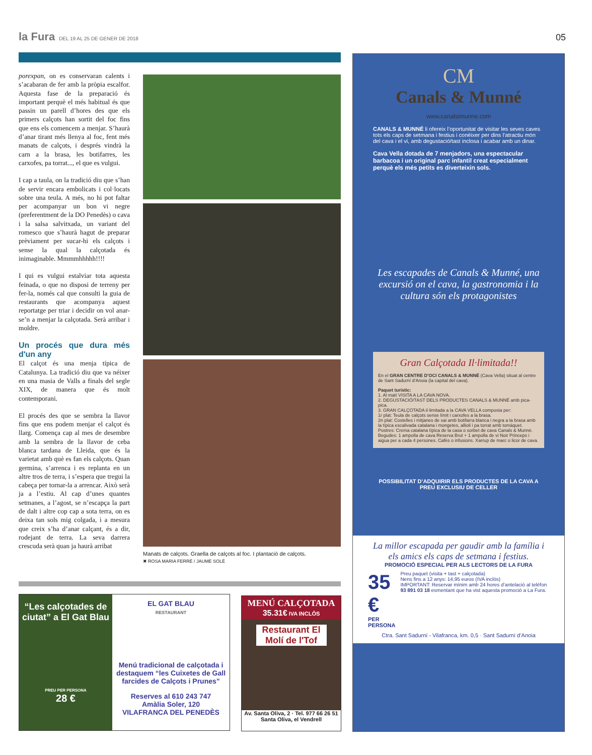la Fura DEL 19 AL 25 DE GENER DE 2018
05
porexpan, on es conservaran calents i s’acabaran de fer amb la pròpia escalfor. Aquesta fase de la preparació és important perquè el més habitual és que passin un parell d’hores des que els primers calçots han sortit del foc fins que ens els comencem a menjar. S’haurà d’anar tirant més llenya al foc, fent més manats de calçots, i després vindrà la carn a la brasa, les botifarres, les carxofes, pa torrat..., el que es vulgui.
I cap a taula, on la tradició diu que s’han de servir encara embolicats i col·locats sobre una teula. A més, no hi pot faltar per acompanyar un bon vi negre (preferentment de la DO Penedès) o cava i la salsa salvitxada, un variant del romesco que s’haurà hagut de preparar prèviament per sucar-hi els calçots i sense la qual la calçotada és inimaginable. Mmmmhhhhh!!!!
I qui es vulgui estalviar tota aquesta feinada, o que no disposi de terreny per fer-la, només cal que consulti la guia de restaurants que acompanya aquest reportatge per triar i decidir on vol anar-se’n a menjar la calçotada. Serà arribar i moldre.
Un procés que dura més d'un any
El calçot és una menja típica de Catalunya. La tradició diu que va néixer en una masia de Valls a finals del segle XIX, de manera que és molt contemporani.
El procés des que se sembra la llavor fins que ens podem menjar el calçot és llarg. Comença cap al mes de desembre amb la sembra de la llavor de ceba blanca tardana de Lleida, que és la varietat amb què es fan els calçots. Quan germina, s’arrenca i es replanta en un altre tros de terra, i s’espera que tregui la cabeça per tornar-la a arrencar. Això serà ja a l’estiu. Al cap d’unes quantes setmanes, a l’agost, se n’escapça la part de dalt i altre cop cap a sota terra, on es deixa tan sols mig colgada, i a mesura que creix s’ha d’anar calçant, és a dir, rodejant de terra. La seva darrera crescuda serà quan ja haurà arribat
Manats de calçots. Graella de calçots al foc. I plantació de calçots.
✖ ROSA MARIA FERRÉ / JAUME SOLÉ
CM
Canals & Munné
www.canalsimunne.com
CANALS & MUNNÉ li ofereix l’oportunitat de visitar les seves caves tots els caps de setmana i festius i conèixer per dins l’atractiu món del cava i el vi, amb degustació/tast inclosa i acabar amb un dinar.
Cava Vella dotada de 7 menjadors, una espectacular barbacoa i un original parc infantil creat especialment perquè els més petits es diverteixin sols.
Les escapades de Canals & Munné, una excursió on el cava, la gastronomia i la cultura són els protagonistes
Gran Calçotada Il·limitada!!
En el GRAN CENTRE D’OCI CANALS & MUNNÉ (Cava Vella) situat al centre de Sant Sadurní d’Anoia (la capital del cava).
Paquet turístic:
1. Al matí VISITA A LA CAVA NOVA.
2. DEGUSTACIÓ/TAST DELS PRODUCTES CANALS & MUNNÉ amb pica-pica.
3. GRAN CALÇOTADA il·limitada a la CAVA VELLA composta per:
1r plat: Teula de calçots sense límit i carxofes a la brasa.
2n plat: Costelles i mitjanes de xai amb botifarra blanca i negra a la brasa amb la típica escalivada catalana i mongetes, allioli i pa torrat amb tomàquet.
Postres: Crema catalana típica de la casa o sorbet de cava Canals & Munné.
Begudes: 1 ampolla de cava Reserva Brut + 1 ampolla de vi Noir Princeps i aigua per a cada 4 persones. Cafès o infusions. Xarrup de marc o licor de cava.
POSSIBILITAT D’ADQUIRIR ELS PRODUCTES DE LA CAVA A PREU EXCLUSIU DE CELLER
La millor escapada per gaudir amb la família i els amics els caps de setmana i festius.
PROMOCIÓ ESPECIAL PER ALS LECTORS DE LA FURA
35 €
PER PERSONA
Preu paquet (visita + tast + calçotada)
Nens fins a 12 anys: 14,95 euros (IVA inclòs)
IMPORTANT: Reservar mínim amb 24 hores d’antelació al telèfon 93 891 03 18 esmentant que ha vist aquesta promoció a La Fura.
Ctra. Sant Sadurní - Vilafranca, km. 0,5 · Sant Sadurní d’Anoia
“Les calçotades de ciutat” a El Gat Blau
PREU PER PERSONA
28 €
EL GAT BLAU
RESTAURANT
Menú tradicional de calçotada i destaquem “les Cuixetes de Gall farcides de Calçots i Prunes”
Reserves al 610 243 747
Amàlia Soler, 120
VILAFRANCA DEL PENEDÈS
MENÚ CALÇOTADA
35.31€ IVA INCLÒS
Restaurant El Molí de l'Tof
Av. Santa Oliva, 2 · Tel. 977 66 26 51
Santa Oliva, el Vendrell